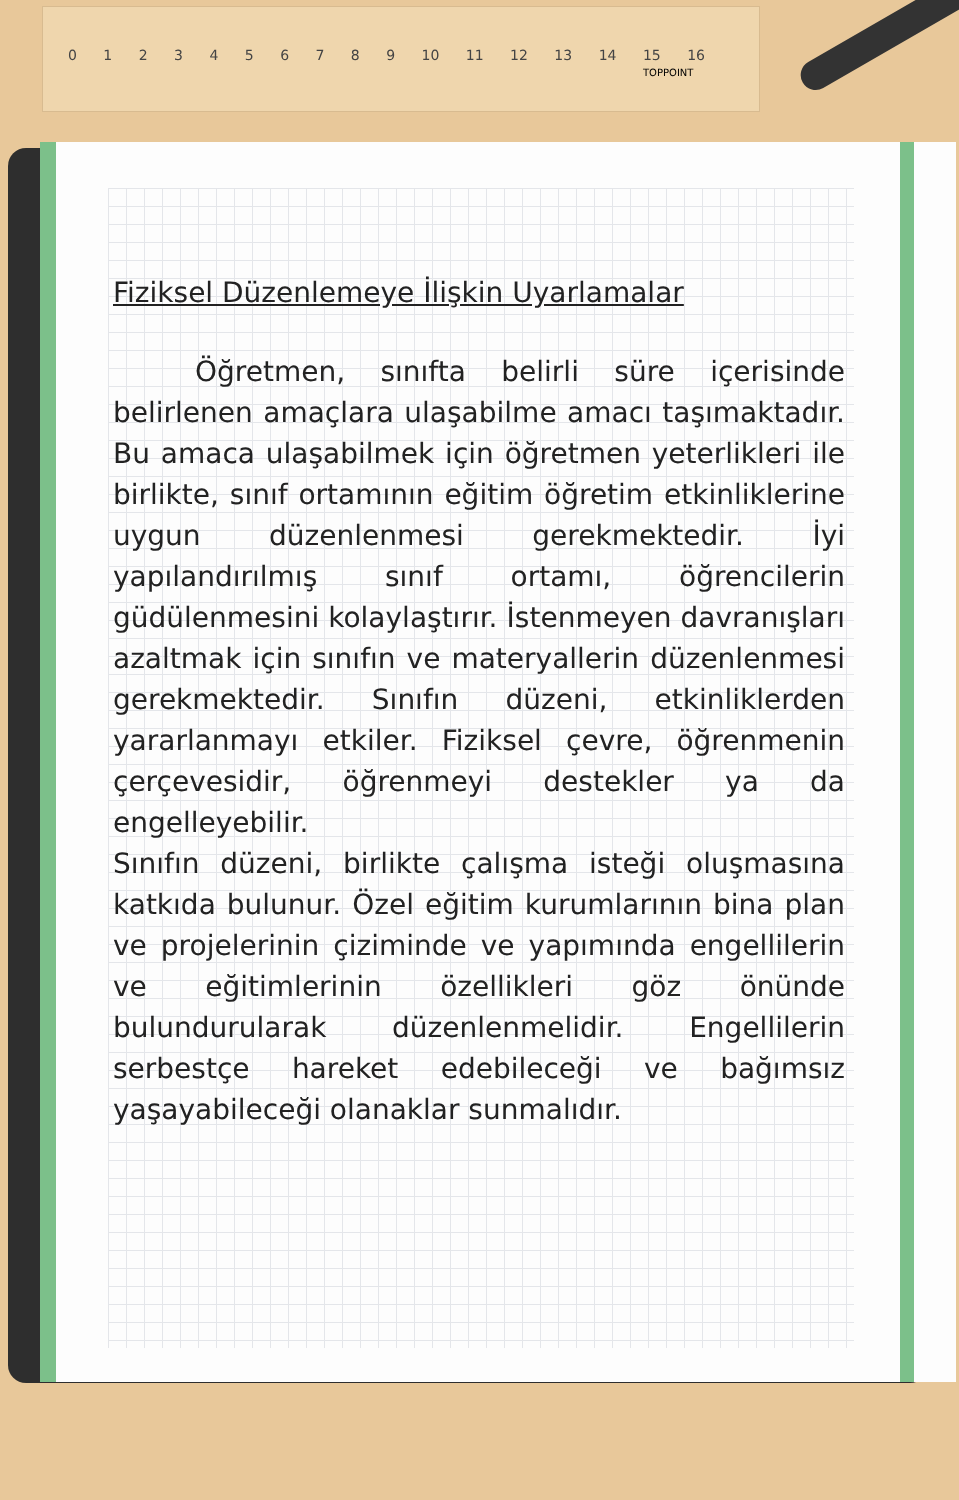0 1 2 3 4 5 6 7 8 9 10 11 12 13 14 15 16
TOPPOINT
Fiziksel Düzenlemeye İlişkin Uyarlamalar
Öğretmen, sınıfta belirli süre içerisinde belirlenen amaçlara ulaşabilme amacı taşımaktadır. Bu amaca ulaşabilmek için öğretmen yeterlikleri ile birlikte, sınıf ortamının eğitim öğretim etkinliklerine uygun düzenlenmesi gerekmektedir. İyi yapılandırılmış sınıf ortamı, öğrencilerin güdülenmesini kolaylaştırır. İstenmeyen davranışları azaltmak için sınıfın ve materyallerin düzenlenmesi gerekmektedir. Sınıfın düzeni, etkinliklerden yararlanmayı etkiler. Fiziksel çevre, öğrenmenin çerçevesidir, öğrenmeyi destekler ya da engelleyebilir.
Sınıfın düzeni, birlikte çalışma isteği oluşmasına katkıda bulunur. Özel eğitim kurumlarının bina plan ve projelerinin çiziminde ve yapımında engellilerin ve eğitimlerinin özellikleri göz önünde bulundurularak düzenlenmelidir. Engellilerin serbestçe hareket edebileceği ve bağımsız yaşayabileceği olanaklar sunmalıdır.